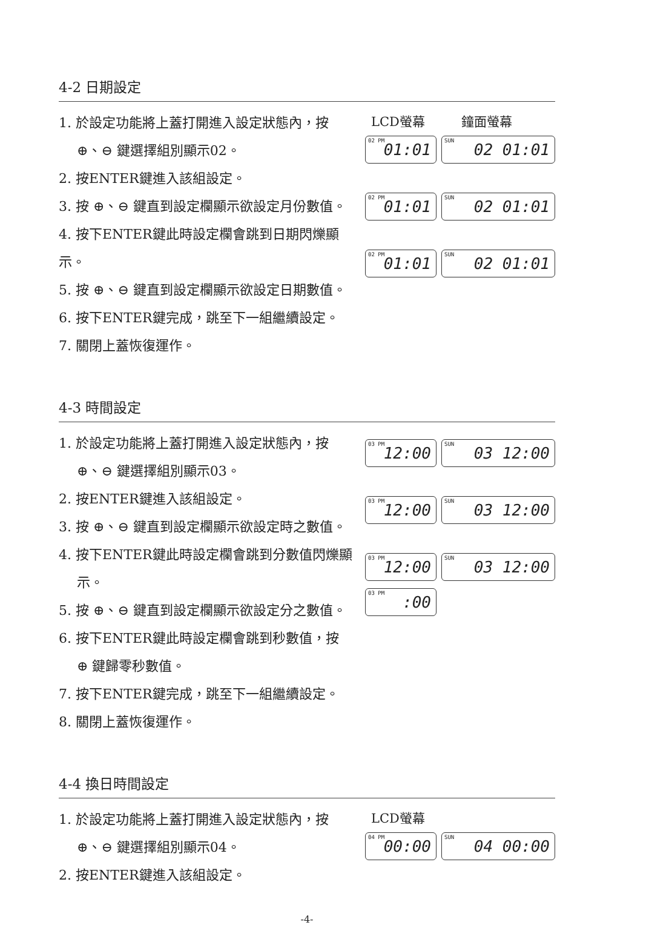4-2 日期設定
1. 於設定功能將上蓋打開進入設定狀態內，按
⊕、⊖ 鍵選擇組別顯示02。
2. 按ENTER鍵進入該組設定。
3. 按 ⊕、⊖ 鍵直到設定欄顯示欲設定月份數值。
4. 按下ENTER鍵此時設定欄會跳到日期閃爍顯示。
5. 按 ⊕、⊖ 鍵直到設定欄顯示欲設定日期數值。
6. 按下ENTER鍵完成，跳至下一組繼續設定。
7. 關閉上蓋恢復運作。
LCD螢幕 鐘面螢幕
02 PM 01:01
SUN 02 01:01
02 PM 01:01
SUN 02 01:01
02 PM 01:01
SUN 02 01:01
4-3 時間設定
1. 於設定功能將上蓋打開進入設定狀態內，按
⊕、⊖ 鍵選擇組別顯示03。
2. 按ENTER鍵進入該組設定。
3. 按 ⊕、⊖ 鍵直到設定欄顯示欲設定時之數值。
4. 按下ENTER鍵此時設定欄會跳到分數值閃爍顯
示。
5. 按 ⊕、⊖ 鍵直到設定欄顯示欲設定分之數值。
6. 按下ENTER鍵此時設定欄會跳到秒數值，按
⊕ 鍵歸零秒數值。
7. 按下ENTER鍵完成，跳至下一組繼續設定。
8. 關閉上蓋恢復運作。
03 PM 12:00
SUN 03 12:00
03 PM 12:00
SUN 03 12:00
03 PM 12:00
SUN 03 12:00
03 PM:00
4-4 換日時間設定
1. 於設定功能將上蓋打開進入設定狀態內，按
⊕、⊖ 鍵選擇組別顯示04。
2. 按ENTER鍵進入該組設定。
LCD螢幕
04 PM 00:00
SUN 04 00:00
-4-